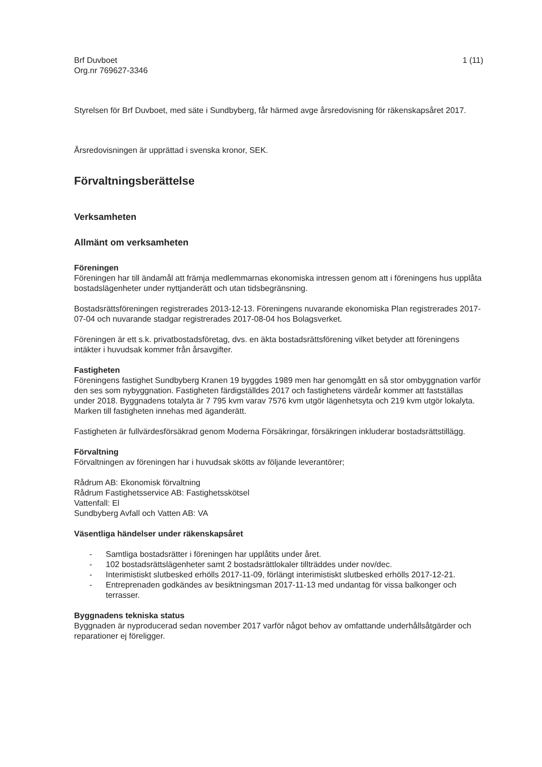Brf Duvboet
Org.nr 769627-3346
1 (11)
Styrelsen för Brf Duvboet, med säte i Sundbyberg, får härmed avge årsredovisning för räkenskapsåret 2017.
Årsredovisningen är upprättad i svenska kronor, SEK.
Förvaltningsberättelse
Verksamheten
Allmänt om verksamheten
Föreningen
Föreningen har till ändamål att främja medlemmarnas ekonomiska intressen genom att i föreningens hus upplåta bostadslägenheter under nyttjanderätt och utan tidsbegränsning.
Bostadsrättsföreningen registrerades 2013-12-13. Föreningens nuvarande ekonomiska Plan registrerades 2017-07-04 och nuvarande stadgar registrerades 2017-08-04 hos Bolagsverket.
Föreningen är ett s.k. privatbostadsföretag, dvs. en äkta bostadsrättsförening vilket betyder att föreningens intäkter i huvudsak kommer från årsavgifter.
Fastigheten
Föreningens fastighet Sundbyberg Kranen 19 byggdes 1989 men har genomgått en så stor ombyggnation varför den ses som nybyggnation. Fastigheten färdigställdes 2017 och fastighetens värdeår kommer att fastställas under 2018. Byggnadens totalyta är 7 795 kvm varav 7576 kvm utgör lägenhetsyta och 219 kvm utgör lokalyta. Marken till fastigheten innehas med äganderätt.
Fastigheten är fullvärdesförsäkrad genom Moderna Försäkringar, försäkringen inkluderar bostadsrättstillägg.
Förvaltning
Förvaltningen av föreningen har i huvudsak skötts av följande leverantörer;
Rådrum AB: Ekonomisk förvaltning
Rådrum Fastighetsservice AB: Fastighetsskötsel
Vattenfall: El
Sundbyberg Avfall och Vatten AB: VA
Väsentliga händelser under räkenskapsåret
- Samtliga bostadsrätter i föreningen har upplåtits under året.
- 102 bostadsrättslägenheter samt 2 bostadsrättlokaler tillträddes under nov/dec.
- Interimistiskt slutbesked erhölls 2017-11-09, förlängt interimistiskt slutbesked erhölls 2017-12-21.
- Entreprenaden godkändes av besiktningsman 2017-11-13 med undantag för vissa balkonger och terrasser.
Byggnadens tekniska status
Byggnaden är nyproducerad sedan november 2017 varför något behov av omfattande underhållsåtgärder och reparationer ej föreligger.